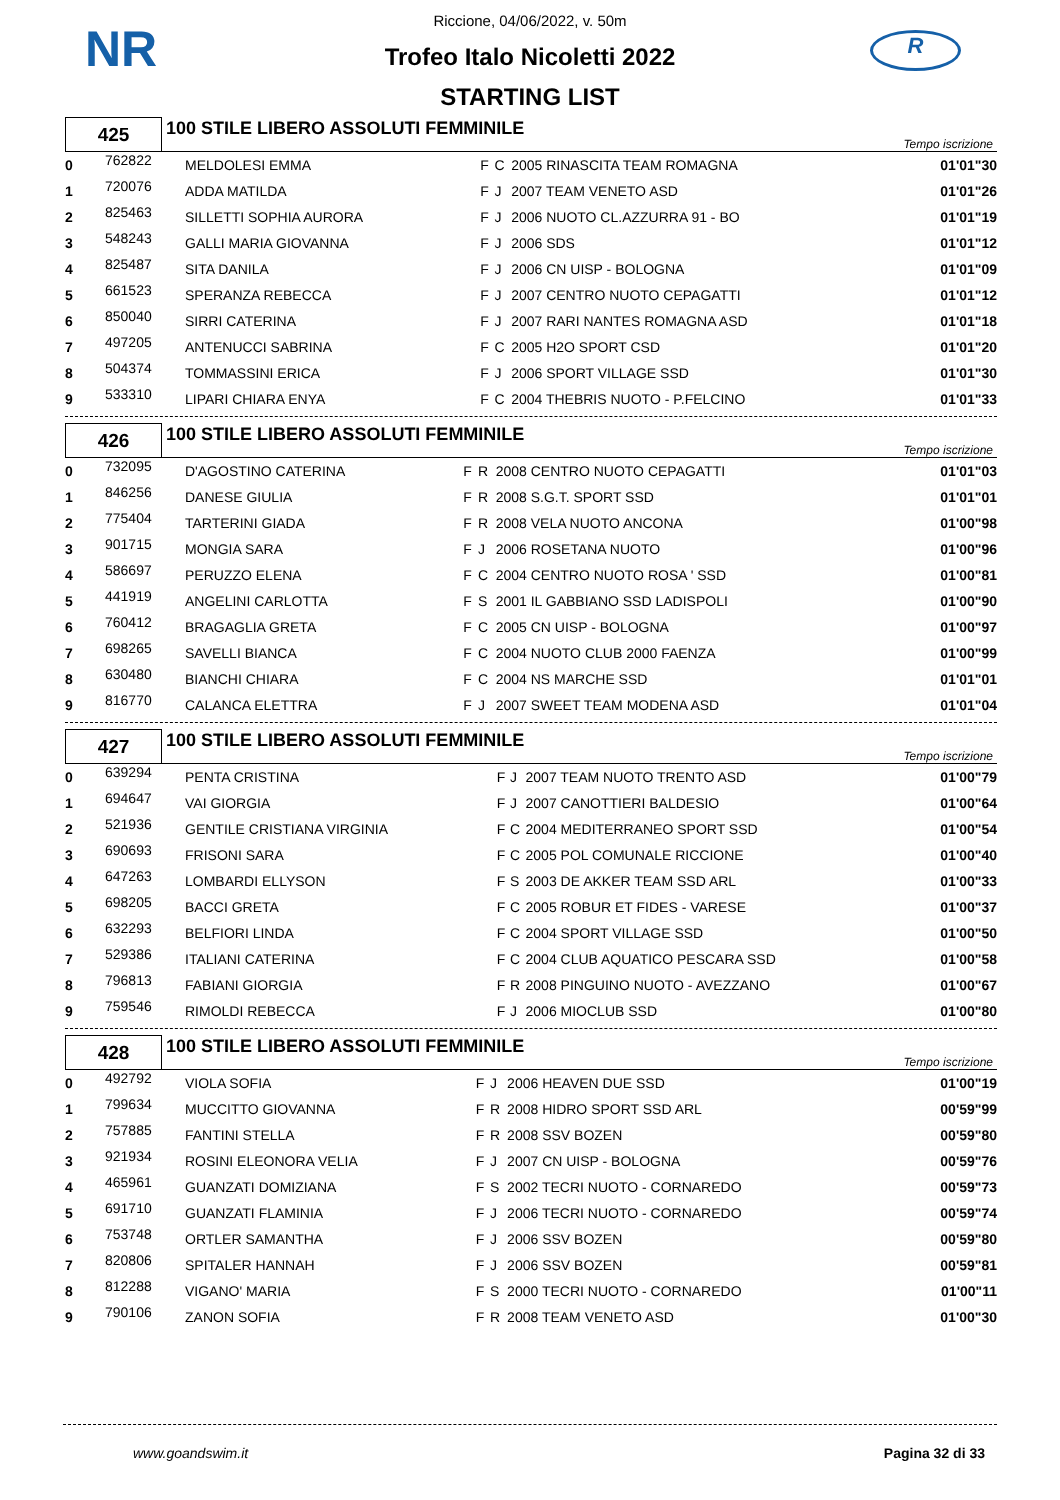NR R
Riccione, 04/06/2022, v. 50m
Trofeo Italo Nicoletti 2022
STARTING LIST
| 425 | 100 STILE LIBERO ASSOLUTI FEMMINILE | Tempo iscrizione |
| 0 | 762822 | MELDOLESI EMMA | F | C | 2005 RINASCITA TEAM ROMAGNA | 01'01"30 |
| 1 | 720076 | ADDA MATILDA | F | J | 2007 TEAM VENETO ASD | 01'01"26 |
| 2 | 825463 | SILLETTI SOPHIA AURORA | F | J | 2006 NUOTO CL.AZZURRA 91 - BO | 01'01"19 |
| 3 | 548243 | GALLI MARIA GIOVANNA | F | J | 2006 SDS | 01'01"12 |
| 4 | 825487 | SITA DANILA | F | J | 2006 CN UISP - BOLOGNA | 01'01"09 |
| 5 | 661523 | SPERANZA REBECCA | F | J | 2007 CENTRO NUOTO CEPAGATTI | 01'01"12 |
| 6 | 850040 | SIRRI CATERINA | F | J | 2007 RARI NANTES ROMAGNA ASD | 01'01"18 |
| 7 | 497205 | ANTENUCCI SABRINA | F | C | 2005 H2O SPORT CSD | 01'01"20 |
| 8 | 504374 | TOMMASSINI ERICA | F | J | 2006 SPORT VILLAGE SSD | 01'01"30 |
| 9 | 533310 | LIPARI CHIARA ENYA | F | C | 2004 THEBRIS NUOTO - P.FELCINO | 01'01"33 |
| 426 | 100 STILE LIBERO ASSOLUTI FEMMINILE | Tempo iscrizione |
| 0 | 732095 | D'AGOSTINO CATERINA | F | R | 2008 CENTRO NUOTO CEPAGATTI | 01'01"03 |
| 1 | 846256 | DANESE GIULIA | F | R | 2008 S.G.T. SPORT SSD | 01'01"01 |
| 2 | 775404 | TARTERINI GIADA | F | R | 2008 VELA NUOTO ANCONA | 01'00"98 |
| 3 | 901715 | MONGIA SARA | F | J | 2006 ROSETANA NUOTO | 01'00"96 |
| 4 | 586697 | PERUZZO ELENA | F | C | 2004 CENTRO NUOTO ROSA ' SSD | 01'00"81 |
| 5 | 441919 | ANGELINI CARLOTTA | F | S | 2001 IL GABBIANO SSD LADISPOLI | 01'00"90 |
| 6 | 760412 | BRAGAGLIA GRETA | F | C | 2005 CN UISP - BOLOGNA | 01'00"97 |
| 7 | 698265 | SAVELLI BIANCA | F | C | 2004 NUOTO CLUB 2000 FAENZA | 01'00"99 |
| 8 | 630480 | BIANCHI CHIARA | F | C | 2004 NS MARCHE SSD | 01'01"01 |
| 9 | 816770 | CALANCA ELETTRA | F | J | 2007 SWEET TEAM MODENA ASD | 01'01"04 |
| 427 | 100 STILE LIBERO ASSOLUTI FEMMINILE | Tempo iscrizione |
| 0 | 639294 | PENTA CRISTINA | F | J | 2007 TEAM NUOTO TRENTO ASD | 01'00"79 |
| 1 | 694647 | VAI GIORGIA | F | J | 2007 CANOTTIERI BALDESIO | 01'00"64 |
| 2 | 521936 | GENTILE CRISTIANA VIRGINIA | F | C | 2004 MEDITERRANEO SPORT SSD | 01'00"54 |
| 3 | 690693 | FRISONI SARA | F | C | 2005 POL COMUNALE RICCIONE | 01'00"40 |
| 4 | 647263 | LOMBARDI ELLYSON | F | S | 2003 DE AKKER TEAM SSD ARL | 01'00"33 |
| 5 | 698205 | BACCI GRETA | F | C | 2005 ROBUR ET FIDES - VARESE | 01'00"37 |
| 6 | 632293 | BELFIORI LINDA | F | C | 2004 SPORT VILLAGE SSD | 01'00"50 |
| 7 | 529386 | ITALIANI CATERINA | F | C | 2004 CLUB AQUATICO PESCARA SSD | 01'00"58 |
| 8 | 796813 | FABIANI GIORGIA | F | R | 2008 PINGUINO NUOTO - AVEZZANO | 01'00"67 |
| 9 | 759546 | RIMOLDI REBECCA | F | J | 2006 MIOCLUB SSD | 01'00"80 |
| 428 | 100 STILE LIBERO ASSOLUTI FEMMINILE | Tempo iscrizione |
| 0 | 492792 | VIOLA SOFIA | F | J | 2006 HEAVEN DUE SSD | 01'00"19 |
| 1 | 799634 | MUCCITTO GIOVANNA | F | R | 2008 HIDRO SPORT SSD ARL | 00'59"99 |
| 2 | 757885 | FANTINI STELLA | F | R | 2008 SSV BOZEN | 00'59"80 |
| 3 | 921934 | ROSINI ELEONORA VELIA | F | J | 2007 CN UISP - BOLOGNA | 00'59"76 |
| 4 | 465961 | GUANZATI DOMIZIANA | F | S | 2002 TECRI NUOTO - CORNAREDO | 00'59"73 |
| 5 | 691710 | GUANZATI FLAMINIA | F | J | 2006 TECRI NUOTO - CORNAREDO | 00'59"74 |
| 6 | 753748 | ORTLER SAMANTHA | F | J | 2006 SSV BOZEN | 00'59"80 |
| 7 | 820806 | SPITALER HANNAH | F | J | 2006 SSV BOZEN | 00'59"81 |
| 8 | 812288 | VIGANO' MARIA | F | S | 2000 TECRI NUOTO - CORNAREDO | 01'00"11 |
| 9 | 790106 | ZANON SOFIA | F | R | 2008 TEAM VENETO ASD | 01'00"30 |
www.goandswim.it Pagina 32 di 33